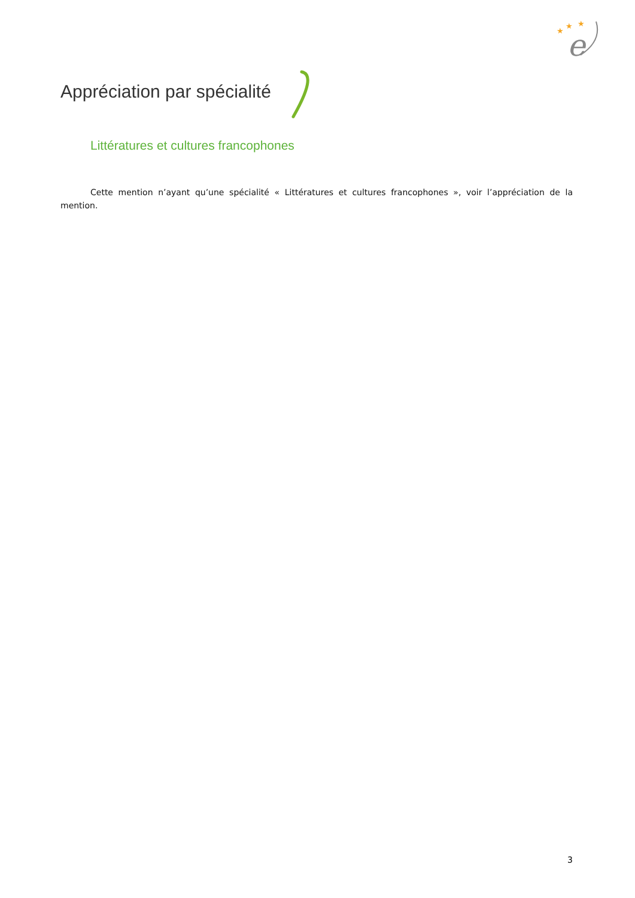e
★
★
★
Appréciation par spécialité
Littératures et cultures francophones
Cette mention n’ayant qu’une spécialité « Littératures et cultures francophones », voir l’appréciation de la mention.
3